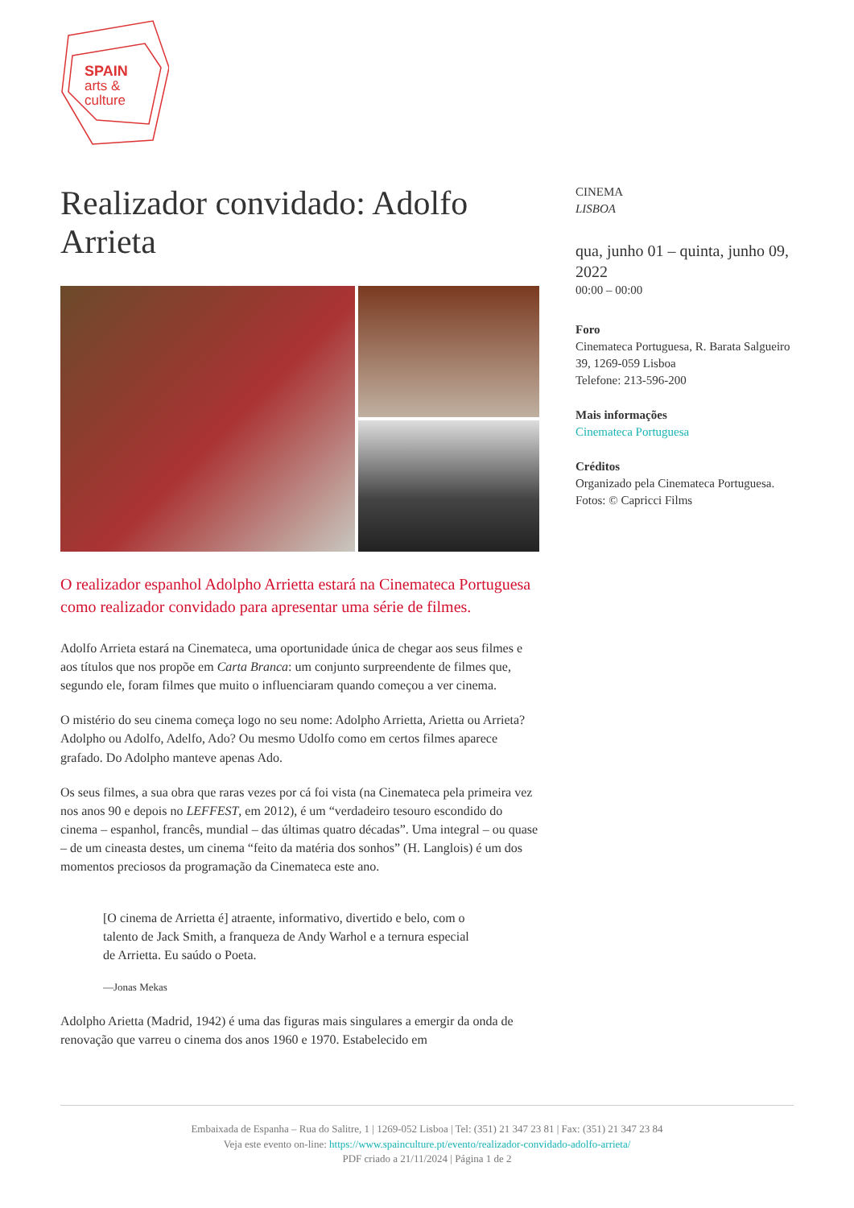SPAIN
arts &
culture
Realizador convidado: Adolfo Arrieta
O realizador espanhol Adolpho Arrietta estará na Cinemateca Portuguesa como realizador convidado para apresentar uma série de filmes.
Adolfo Arrieta estará na Cinemateca, uma oportunidade única de chegar aos seus filmes e aos títulos que nos propõe em Carta Branca: um conjunto surpreendente de filmes que, segundo ele, foram filmes que muito o influenciaram quando começou a ver cinema.
O mistério do seu cinema começa logo no seu nome: Adolpho Arrietta, Arietta ou Arrieta? Adolpho ou Adolfo, Adelfo, Ado? Ou mesmo Udolfo como em certos filmes aparece grafado. Do Adolpho manteve apenas Ado.
Os seus filmes, a sua obra que raras vezes por cá foi vista (na Cinemateca pela primeira vez nos anos 90 e depois no LEFFEST, em 2012), é um “verdadeiro tesouro escondido do cinema – espanhol, francês, mundial – das últimas quatro décadas”. Uma integral – ou quase – de um cineasta destes, um cinema “feito da matéria dos sonhos” (H. Langlois) é um dos momentos preciosos da programação da Cinemateca este ano.
[O cinema de Arrietta é] atraente, informativo, divertido e belo, com o talento de Jack Smith, a franqueza de Andy Warhol e a ternura especial de Arrietta. Eu saúdo o Poeta.
—Jonas Mekas
Adolpho Arietta (Madrid, 1942) é uma das figuras mais singulares a emergir da onda de renovação que varreu o cinema dos anos 1960 e 1970. Estabelecido em
CINEMA
LISBOA
qua, junho 01 – quinta, junho 09, 2022
00:00 – 00:00
Foro
Cinemateca Portuguesa, R. Barata Salgueiro 39, 1269-059 Lisboa
Telefone: 213-596-200
Mais informações
Cinemateca Portuguesa
Créditos
Organizado pela Cinemateca Portuguesa.
Fotos: © Capricci Films
Embaixada de Espanha – Rua do Salitre, 1 | 1269-052 Lisboa | Tel: (351) 21 347 23 81 | Fax: (351) 21 347 23 84
Veja este evento on-line: https://www.spainculture.pt/evento/realizador-convidado-adolfo-arrieta/
PDF criado a 21/11/2024 | Página 1 de 2